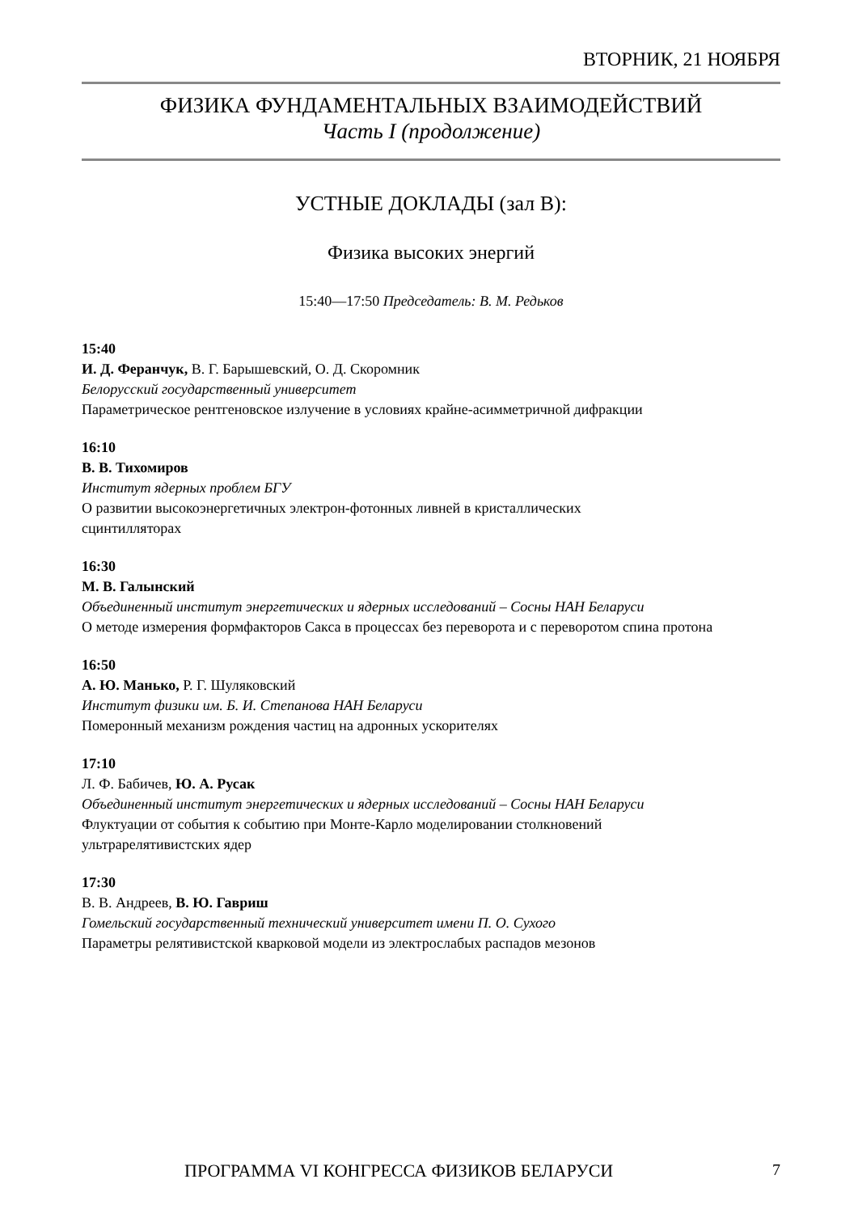ВТОРНИК, 21 НОЯБРЯ
ФИЗИКА ФУНДАМЕНТАЛЬНЫХ ВЗАИМОДЕЙСТВИЙ
Часть I (продолжение)
УСТНЫЕ ДОКЛАДЫ (зал В):
Физика высоких энергий
15:40—17:50 Председатель: В. М. Редьков
15:40
И. Д. Феранчук, В. Г. Барышевский, О. Д. Скоромник
Белорусский государственный университет
Параметрическое рентгеновское излучение в условиях крайне-асимметричной дифракции
16:10
В. В. Тихомиров
Институт ядерных проблем БГУ
О развитии высокоэнергетичных электрон-фотонных ливней в кристаллических
сцинтилляторах
16:30
М. В. Галынский
Объединенный институт энергетических и ядерных исследований – Сосны НАН Беларуси
О методе измерения формфакторов Сакса в процессах без переворота и с переворотом спина протона
16:50
А. Ю. Манько, Р. Г. Шуляковский
Институт физики им. Б. И. Степанова НАН Беларуси
Померонный механизм рождения частиц на адронных ускорителях
17:10
Л. Ф. Бабичев, Ю. А. Русак
Объединенный институт энергетических и ядерных исследований – Сосны НАН Беларуси
Флуктуации от события к событию при Монте-Карло моделировании столкновений
ультрарелятивистских ядер
17:30
В. В. Андреев, В. Ю. Гавриш
Гомельский государственный технический университет имени П. О. Сухого
Параметры релятивистской кварковой модели из электрослабых распадов мезонов
ПРОГРАММА VI КОНГРЕССА ФИЗИКОВ БЕЛАРУСИ 7